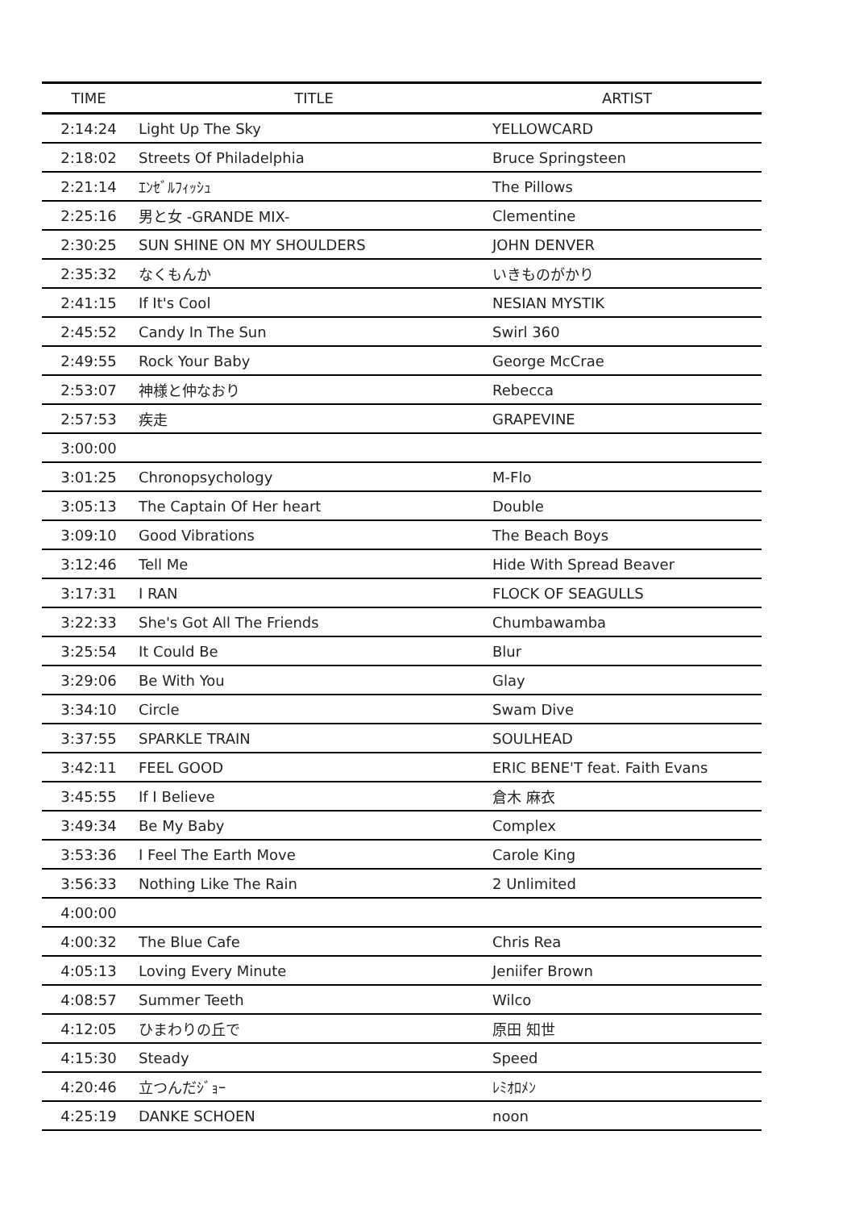| TIME | TITLE | ARTIST |
| --- | --- | --- |
| 2:14:24 | Light Up The Sky | YELLOWCARD |
| 2:18:02 | Streets Of Philadelphia | Bruce Springsteen |
| 2:21:14 | ｴﾝｾﾞﾙﾌｨｯｼｭ | The Pillows |
| 2:25:16 | 男と女 -GRANDE MIX- | Clementine |
| 2:30:25 | SUN SHINE ON MY SHOULDERS | JOHN DENVER |
| 2:35:32 | なくもんか | いきものがかり |
| 2:41:15 | If It's Cool | NESIAN MYSTIK |
| 2:45:52 | Candy In The Sun | Swirl 360 |
| 2:49:55 | Rock Your Baby | George McCrae |
| 2:53:07 | 神様と仲なおり | Rebecca |
| 2:57:53 | 疾走 | GRAPEVINE |
| 3:00:00 | | |
| 3:01:25 | Chronopsychology | M-Flo |
| 3:05:13 | The Captain Of Her heart | Double |
| 3:09:10 | Good Vibrations | The Beach Boys |
| 3:12:46 | Tell Me | Hide With Spread Beaver |
| 3:17:31 | I RAN | FLOCK OF SEAGULLS |
| 3:22:33 | She's Got All The Friends | Chumbawamba |
| 3:25:54 | It Could Be | Blur |
| 3:29:06 | Be With You | Glay |
| 3:34:10 | Circle | Swam Dive |
| 3:37:55 | SPARKLE TRAIN | SOULHEAD |
| 3:42:11 | FEEL GOOD | ERIC BENE'T feat. Faith Evans |
| 3:45:55 | If I Believe | 倉木 麻衣 |
| 3:49:34 | Be My Baby | Complex |
| 3:53:36 | I Feel The Earth Move | Carole King |
| 3:56:33 | Nothing Like The Rain | 2 Unlimited |
| 4:00:00 | | |
| 4:00:32 | The Blue Cafe | Chris Rea |
| 4:05:13 | Loving Every Minute | Jeniifer Brown |
| 4:08:57 | Summer Teeth | Wilco |
| 4:12:05 | ひまわりの丘で | 原田 知世 |
| 4:15:30 | Steady | Speed |
| 4:20:46 | 立つんだｼﾞｮｰ | ﾚﾐｵﾛﾒﾝ |
| 4:25:19 | DANKE SCHOEN | noon |